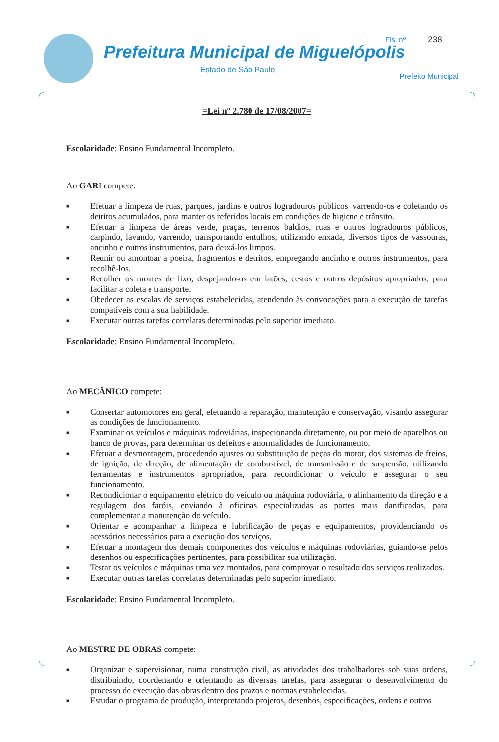Prefeitura Municipal de Miguelópolis
Estado de São Paulo
Fls. nº 238
Prefeito Municipal
=Lei nº 2.780 de 17/08/2007=
Escolaridade: Ensino Fundamental Incompleto.
Ao GARI compete:
■ Efetuar a limpeza de ruas, parques, jardins e outros logradouros públicos, varrendo-os e coletando os detritos acumulados, para manter os referidos locais em condições de higiene e trânsito.
■ Efetuar a limpeza de áreas verde, praças, terrenos baldios, ruas e outros logradouros públicos, carpindo, lavando, varrendo, transportando entulhos, utilizando enxada, diversos tipos de vassouras, ancinho e outros instrumentos, para deixá-los limpos.
■ Reunir ou amontoar a poeira, fragmentos e detritos, empregando ancinho e outros instrumentos, para recolhê-los.
■ Recolher os montes de lixo, despejando-os em latões, cestos e outros depósitos apropriados, para facilitar a coleta e transporte.
■ Obedecer as escalas de serviços estabelecidas, atendendo às convocações para a execução de tarefas compatíveis com a sua habilidade.
■ Executar outras tarefas correlatas determinadas pelo superior imediato.
Escolaridade: Ensino Fundamental Incompleto.
Ao MECÂNICO compete:
■ Consertar automotores em geral, efetuando a reparação, manutenção e conservação, visando assegurar as condições de funcionamento.
■ Examinar os veículos e máquinas rodoviárias, inspecionando diretamente, ou por meio de aparelhos ou banco de provas, para determinar os defeitos e anormalidades de funcionamento.
■ Efetuar a desmontagem, procedendo ajustes ou substituição de peças do motor, dos sistemas de freios, de ignição, de direção, de alimentação de combustível, de transmissão e de suspensão, utilizando ferramentas e instrumentos apropriados, para recondicionar o veículo e assegurar o seu funcionamento.
■ Recondicionar o equipamento elétrico do veículo ou máquina rodoviária, o alinhamento da direção e a regulagem dos faróis, enviando à oficinas especializadas as partes mais danificadas, para complementar a manutenção do veículo.
■ Orientar e acompanhar a limpeza e lubrificação de peças e equipamentos, providenciando os acessórios necessários para a execução dos serviços.
■ Efetuar a montagem dos demais componentes dos veículos e máquinas rodoviárias, guiando-se pelos desenhos ou especificações pertinentes, para possibilitar sua utilização.
■ Testar os veículos e máquinas uma vez montados, para comprovar o resultado dos serviços realizados.
■ Executar outras tarefas correlatas determinadas pelo superior imediato.
Escolaridade: Ensino Fundamental Incompleto.
Ao MESTRE DE OBRAS compete:
■ Organizar e supervisionar, numa construção civil, as atividades dos trabalhadores sob suas ordens, distribuindo, coordenando e orientando as diversas tarefas, para assegurar o desenvolvimento do processo de execução das obras dentro dos prazos e normas estabelecidas.
■ Estudar o programa de produção, interpretando projetos, desenhos, especificações, ordens e outros